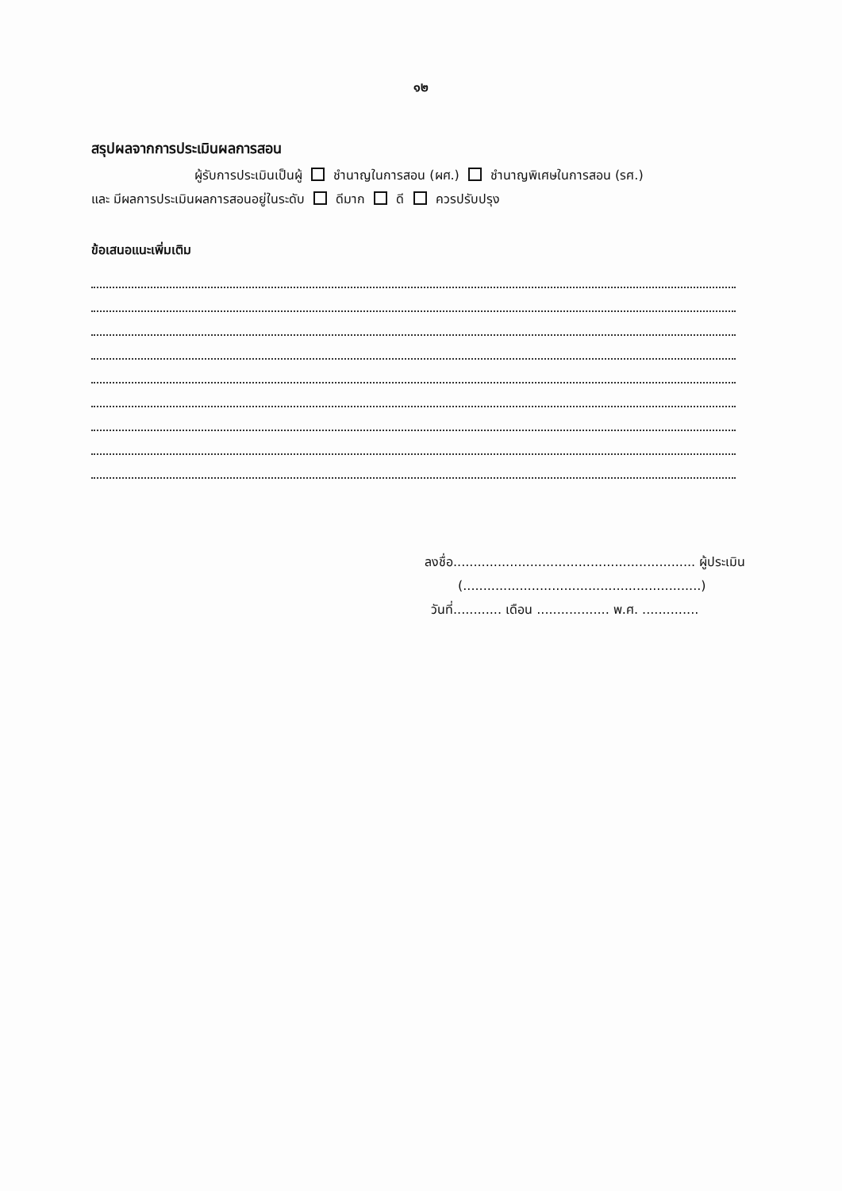๑๒
สรุปผลจากการประเมินผลการสอน
ผู้รับการประเมินเป็นผู้ ชำนาญในการสอน (ผศ.) ชำนาญพิเศษในการสอน (รศ.)
และ มีผลการประเมินผลการสอนอยู่ในระดับ ดีมาก ดี ควรปรับปรุง
ข้อเสนอแนะเพิ่มเติม
ลงชื่อ............................................................ ผู้ประเมิน
(...........................................................)
วันที่............ เดือน .................. พ.ศ. ..............